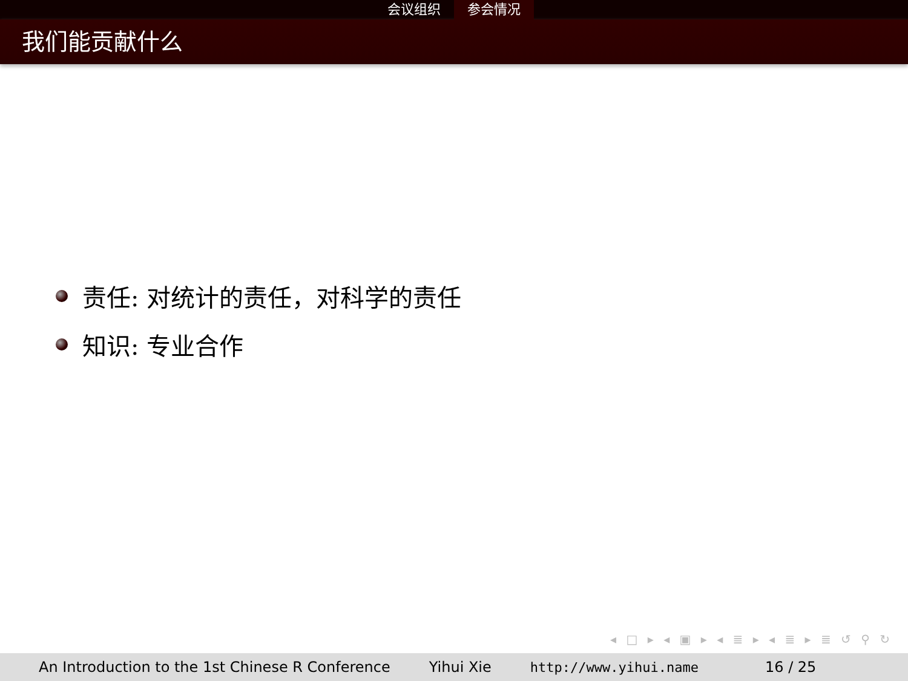会议组织 参会情况
我们能贡献什么
责任: 对统计的责任，对科学的责任
知识: 专业合作
◂ □ ▸ ◂ ▣ ▸ ◂ ≣ ▸ ◂ ≣ ▸ ≣ ↺ ⚲ ↻
An Introduction to the 1st Chinese R Conference
Yihui Xie http://www.yihui.name 16 / 25